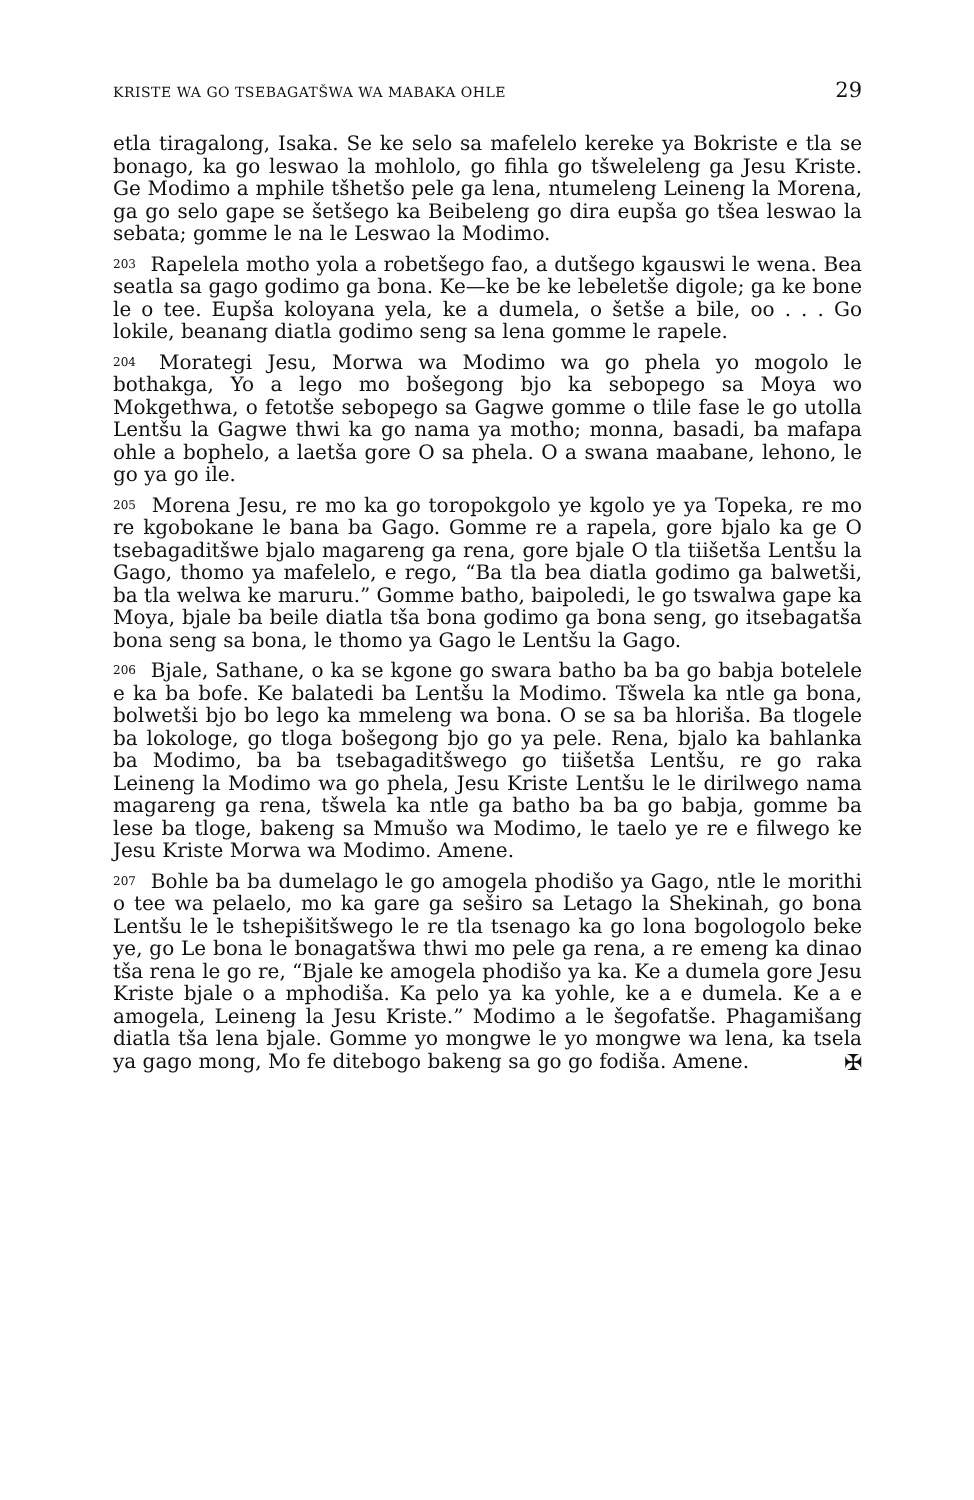KRISTE WA GO TSEBAGATŠWA WA MABAKA OHLE 29
etla tiragalong, Isaka. Se ke selo sa mafelelo kereke ya Bokriste e tla se bonago, ka go leswao la mohlolo, go fihla go tšweleleng ga Jesu Kriste. Ge Modimo a mphile tšhetšo pele ga lena, ntumeleng Leineng la Morena, ga go selo gape se šetšego ka Beibeleng go dira eupša go tšea leswao la sebata; gomme le na le Leswao la Modimo.
<sup>203</sup> Rapelela motho yola a robetšego fao, a dutšego kgauswi le wena. Bea seatla sa gago godimo ga bona. Ke—ke be ke lebeletše digole; ga ke bone le o tee. Eupša koloyana yela, ke a dumela, o šetše a bile, oo . . . Go lokile, beanang diatla godimo seng sa lena gomme le rapele.
<sup>204</sup> Morategi Jesu, Morwa wa Modimo wa go phela yo mogolo le bothakga, Yo a lego mo bošegong bjo ka sebopego sa Moya wo Mokgethwa, o fetotše sebopego sa Gagwe gomme o tlile fase le go utolla Lentšu la Gagwe thwi ka go nama ya motho; monna, basadi, ba mafapa ohle a bophelo, a laetša gore O sa phela. O a swana maabane, lehono, le go ya go ile.
<sup>205</sup> Morena Jesu, re mo ka go toropokgolo ye kgolo ye ya Topeka, re mo re kgobokane le bana ba Gago. Gomme re a rapela, gore bjalo ka ge O tsebagaditšwe bjalo magareng ga rena, gore bjale O tla tiišetša Lentšu la Gago, thomo ya mafelelo, e rego, “Ba tla bea diatla godimo ga balwetši, ba tla welwa ke maruru.” Gomme batho, baipoledi, le go tswalwa gape ka Moya, bjale ba beile diatla tša bona godimo ga bona seng, go itsebagatša bona seng sa bona, le thomo ya Gago le Lentšu la Gago.
<sup>206</sup> Bjale, Sathane, o ka se kgone go swara batho ba ba go babja botelele e ka ba bofe. Ke balatedi ba Lentšu la Modimo. Tšwela ka ntle ga bona, bolwetši bjo bo lego ka mmeleng wa bona. O se sa ba hloriša. Ba tlogele ba lokologe, go tloga bošegong bjo go ya pele. Rena, bjalo ka bahlanka ba Modimo, ba ba tsebagaditšwego go tiišetša Lentšu, re go raka Leineng la Modimo wa go phela, Jesu Kriste Lentšu le le dirilwego nama magareng ga rena, tšwela ka ntle ga batho ba ba go babja, gomme ba lese ba tloge, bakeng sa Mmušo wa Modimo, le taelo ye re e filwego ke Jesu Kriste Morwa wa Modimo. Amene.
<sup>207</sup> Bohle ba ba dumelago le go amogela phodišo ya Gago, ntle le morithi o tee wa pelaelo, mo ka gare ga seširo sa Letago la Shekinah, go bona Lentšu le le tshepišitšwego le re tla tsenago ka go lona bogologolo beke ye, go Le bona le bonagatšwa thwi mo pele ga rena, a re emeng ka dinao tša rena le go re, “Bjale ke amogela phodišo ya ka. Ke a dumela gore Jesu Kriste bjale o a mphodiša. Ka pelo ya ka yohle, ke a e dumela. Ke a e amogela, Leineng la Jesu Kriste.” Modimo a le šegofatše. Phagamišang diatla tša lena bjale. Gomme yo mongwe le yo mongwe wa lena, ka tsela ya gago mong, Mo fe ditebogo bakeng sa go go fodiša. Amene.
✠